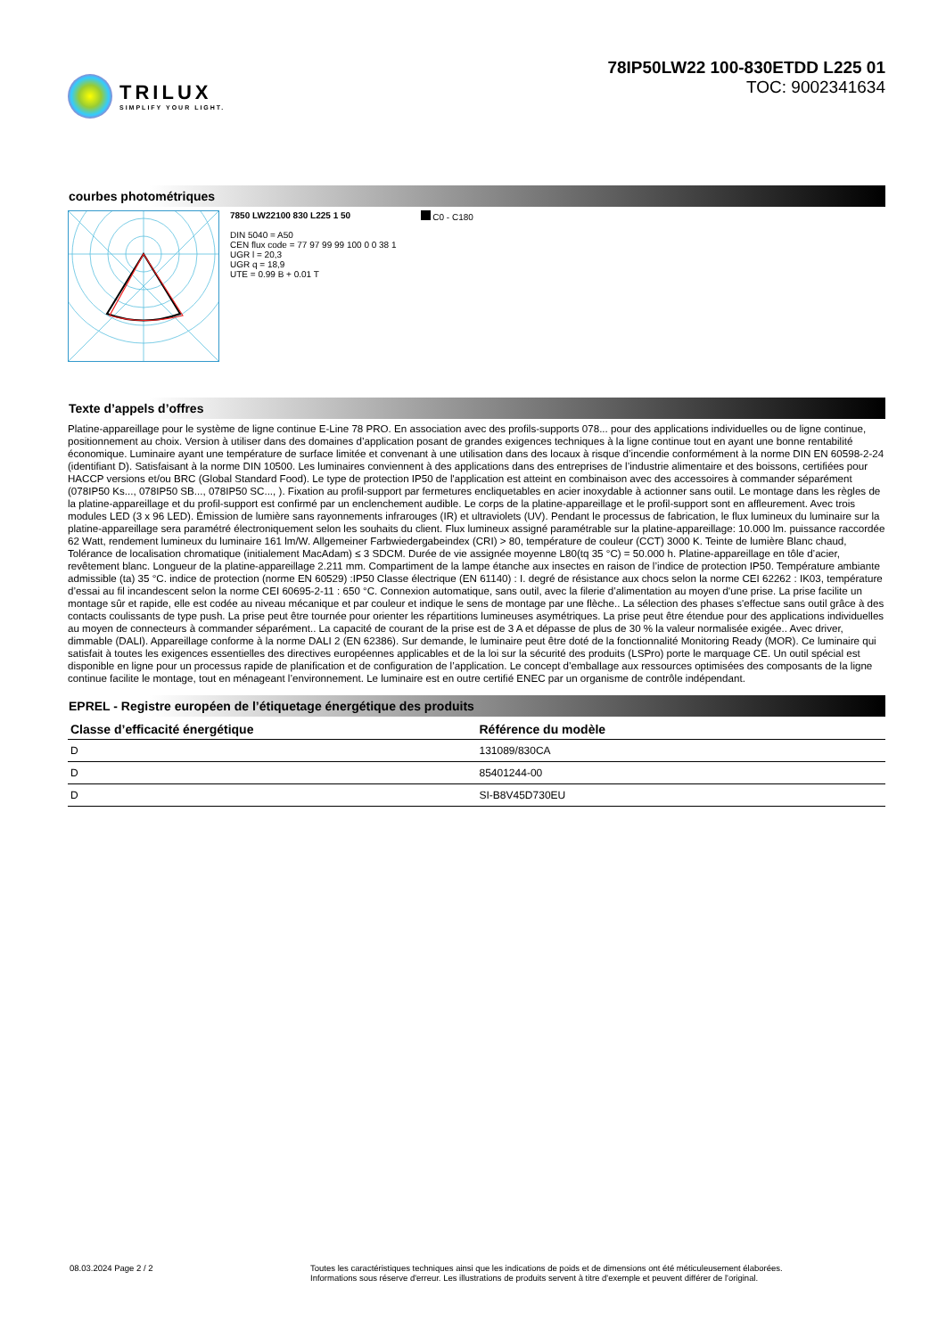TRILUX
SIMPLIFY YOUR LIGHT.
78IP50LW22 100-830ETDD L225 01
TOC: 9002341634
courbes photométriques
7850 LW22100 830 L225 1 50
DIN 5040 = A50
CEN flux code = 77 97 99 99 100 0 0 38 1
UGR l = 20,3
UGR q = 18,9
UTE = 0.99 B + 0.01 T
C0 - C180
Texte d’appels d’offres
Platine-appareillage pour le système de ligne continue E-Line 78 PRO. En association avec des profils-supports 078... pour des applications individuelles ou de ligne continue, positionnement au choix. Version à utiliser dans des domaines d’application posant de grandes exigences techniques à la ligne continue tout en ayant une bonne rentabilité économique. Luminaire ayant une température de surface limitée et convenant à une utilisation dans des locaux à risque d’incendie conformément à la norme DIN EN 60598-2-24 (identifiant D). Satisfaisant à la norme DIN 10500. Les luminaires conviennent à des applications dans des entreprises de l’industrie alimentaire et des boissons, certifiées pour HACCP versions et/ou BRC (Global Standard Food). Le type de protection IP50 de l'application est atteint en combinaison avec des accessoires à commander séparément (078IP50 Ks..., 078IP50 SB..., 078IP50 SC..., ). Fixation au profil-support par fermetures encliquetables en acier inoxydable à actionner sans outil. Le montage dans les règles de la platine-appareillage et du profil-support est confirmé par un enclenchement audible. Le corps de la platine-appareillage et le profil-support sont en affleurement. Avec trois modules LED (3 x 96 LED). Émission de lumière sans rayonnements infrarouges (IR) et ultraviolets (UV). Pendant le processus de fabrication, le flux lumineux du luminaire sur la platine-appareillage sera paramétré électroniquement selon les souhaits du client. Flux lumineux assigné paramétrable sur la platine-appareillage: 10.000 lm. puissance raccordée 62 Watt, rendement lumineux du luminaire 161 lm/W. Allgemeiner Farbwiedergabeindex (CRI) > 80, température de couleur (CCT) 3000 K. Teinte de lumière Blanc chaud, Tolérance de localisation chromatique (initialement MacAdam) ≤ 3 SDCM. Durée de vie assignée moyenne L80(tq 35 °C) = 50.000 h. Platine-appareillage en tôle d’acier, revêtement blanc. Longueur de la platine-appareillage 2.211 mm. Compartiment de la lampe étanche aux insectes en raison de l’indice de protection IP50. Température ambiante admissible (ta) 35 °C. indice de protection (norme EN 60529) :IP50 Classe électrique (EN 61140) : I. degré de résistance aux chocs selon la norme CEI 62262 : IK03, température d’essai au fil incandescent selon la norme CEI 60695-2-11 : 650 °C. Connexion automatique, sans outil, avec la filerie d’alimentation au moyen d'une prise. La prise facilite un montage sûr et rapide, elle est codée au niveau mécanique et par couleur et indique le sens de montage par une flèche.. La sélection des phases s'effectue sans outil grâce à des contacts coulissants de type push. La prise peut être tournée pour orienter les répartitions lumineuses asymétriques. La prise peut être étendue pour des applications individuelles au moyen de connecteurs à commander séparément.. La capacité de courant de la prise est de 3 A et dépasse de plus de 30 % la valeur normalisée exigée.. Avec driver, dimmable (DALI). Appareillage conforme à la norme DALI 2 (EN 62386). Sur demande, le luminaire peut être doté de la fonctionnalité Monitoring Ready (MOR). Ce luminaire qui satisfait à toutes les exigences essentielles des directives européennes applicables et de la loi sur la sécurité des produits (LSPro) porte le marquage CE. Un outil spécial est disponible en ligne pour un processus rapide de planification et de configuration de l’application. Le concept d’emballage aux ressources optimisées des composants de la ligne continue facilite le montage, tout en ménageant l’environnement. Le luminaire est en outre certifié ENEC par un organisme de contrôle indépendant.
EPREL - Registre européen de l’étiquetage énergétique des produits
| Classe d’efficacité énergétique | Référence du modèle |
| --- | --- |
| D | 131089/830CA |
| D | 85401244-00 |
| D | SI-B8V45D730EU |
08.03.2024 Page 2 / 2 Toutes les caractéristiques techniques ainsi que les indications de poids et de dimensions ont été méticuleusement élaborées.
Informations sous réserve d'erreur. Les illustrations de produits servent à titre d'exemple et peuvent différer de l'original.